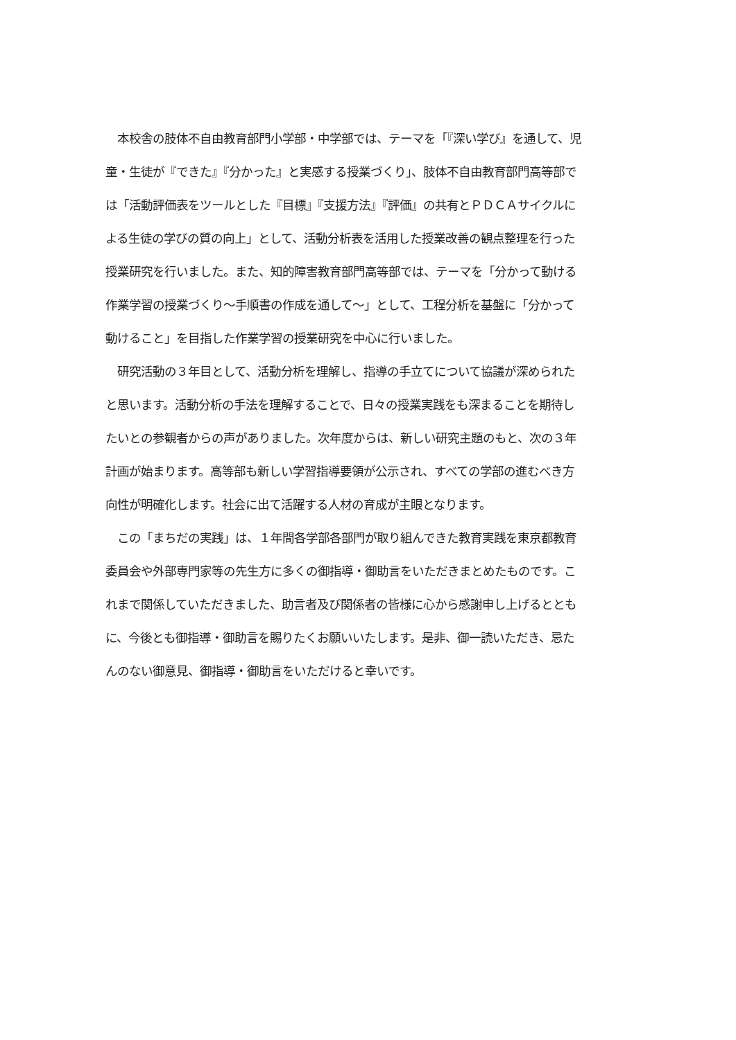本校舎の肢体不自由教育部門小学部・中学部では、テーマを「『深い学び』を通して、児
童・生徒が『できた』『分かった』と実感する授業づくり」、肢体不自由教育部門高等部で
は「活動評価表をツールとした『目標』『支援方法』『評価』の共有とＰＤＣＡサイクルに
よる生徒の学びの質の向上」として、活動分析表を活用した授業改善の観点整理を行った
授業研究を行いました。また、知的障害教育部門高等部では、テーマを「分かって動ける
作業学習の授業づくり～手順書の作成を通して～」として、工程分析を基盤に「分かって
動けること」を目指した作業学習の授業研究を中心に行いました。
　研究活動の３年目として、活動分析を理解し、指導の手立てについて協議が深められた
と思います。活動分析の手法を理解することで、日々の授業実践をも深まることを期待し
たいとの参観者からの声がありました。次年度からは、新しい研究主題のもと、次の３年
計画が始まります。高等部も新しい学習指導要領が公示され、すべての学部の進むべき方
向性が明確化します。社会に出て活躍する人材の育成が主眼となります。
　この「まちだの実践」は、１年間各学部各部門が取り組んできた教育実践を東京都教育
委員会や外部専門家等の先生方に多くの御指導・御助言をいただきまとめたものです。こ
れまで関係していただきました、助言者及び関係者の皆様に心から感謝申し上げるととも
に、今後とも御指導・御助言を賜りたくお願いいたします。是非、御一読いただき、忌た
んのない御意見、御指導・御助言をいただけると幸いです。